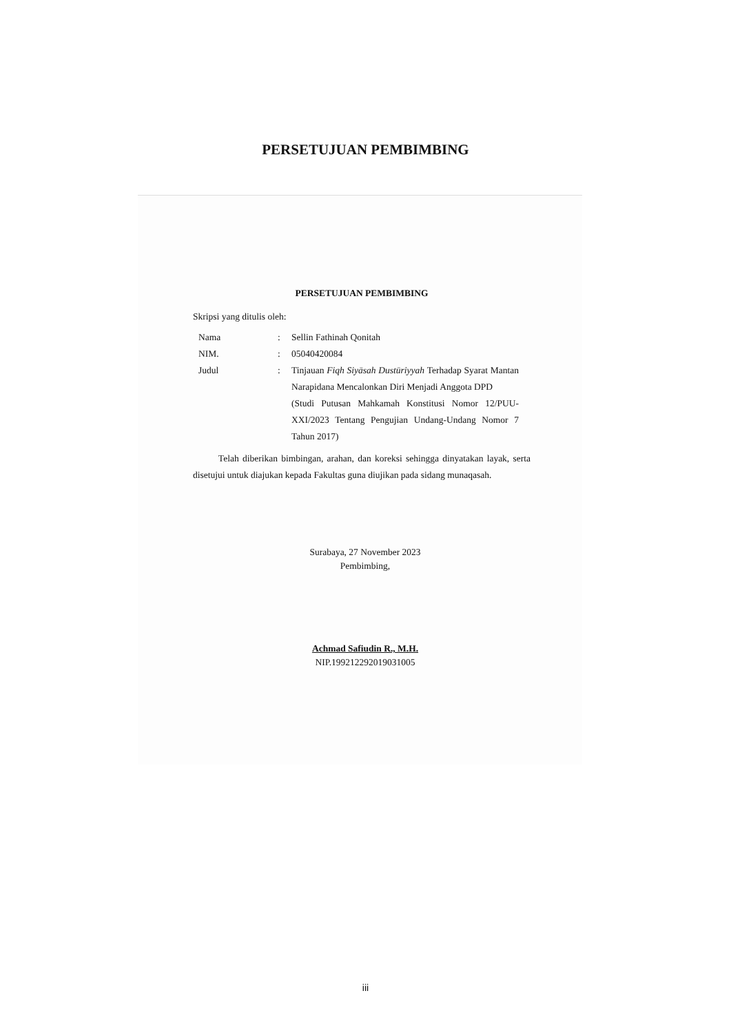PERSETUJUAN PEMBIMBING
PERSETUJUAN PEMBIMBING
Skripsi yang ditulis oleh:
| Nama | : | Sellin Fathinah Qonitah |
| NIM. | : | 05040420084 |
| Judul | : | Tinjauan Fiqh Siyāsah Dustūriyyah Terhadap Syarat Mantan Narapidana Mencalonkan Diri Menjadi Anggota DPD (Studi Putusan Mahkamah Konstitusi Nomor 12/PUU-XXI/2023 Tentang Pengujian Undang-Undang Nomor 7 Tahun 2017) |
Telah diberikan bimbingan, arahan, dan koreksi sehingga dinyatakan layak, serta disetujui untuk diajukan kepada Fakultas guna diujikan pada sidang munaqasah.
Surabaya, 27 November 2023
Pembimbing,
Achmad Safiudin R., M.H.
NIP.199212292019031005
iii